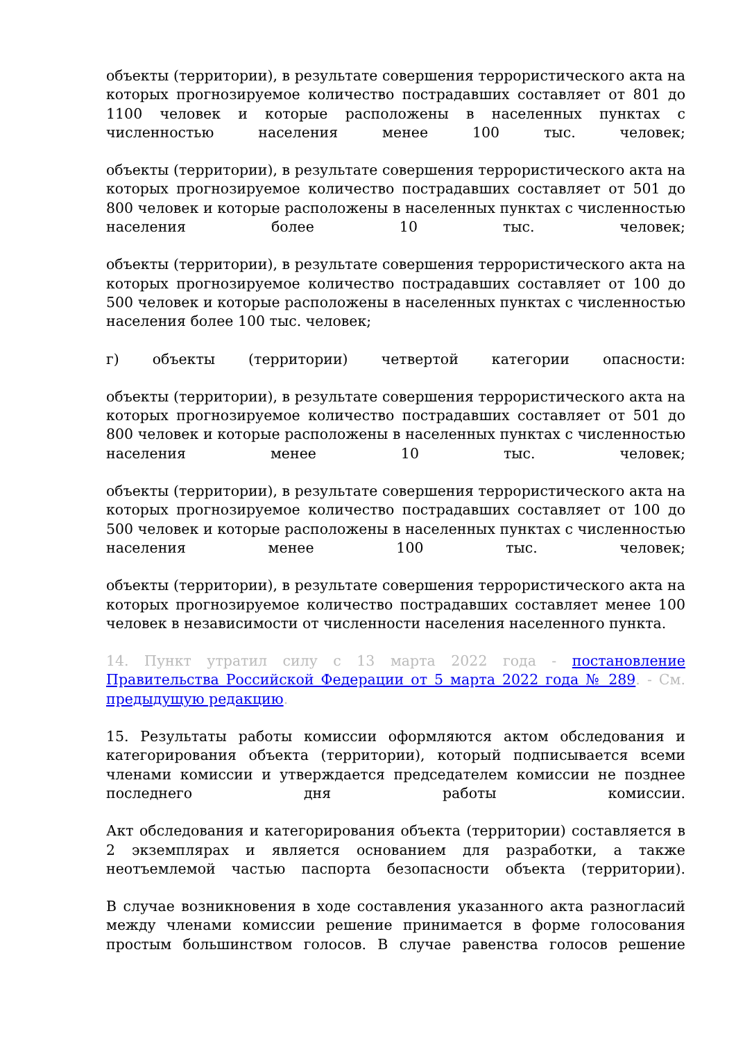объекты (территории), в результате совершения террористического акта на которых прогнозируемое количество пострадавших составляет от 801 до 1100 человек и которые расположены в населенных пунктах с численностью населения менее 100 тыс. человек;
объекты (территории), в результате совершения террористического акта на которых прогнозируемое количество пострадавших составляет от 501 до 800 человек и которые расположены в населенных пунктах с численностью населения более 10 тыс. человек;
объекты (территории), в результате совершения террористического акта на которых прогнозируемое количество пострадавших составляет от 100 до 500 человек и которые расположены в населенных пунктах с численностью населения более 100 тыс. человек;
г) объекты (территории) четвертой категории опасности:
объекты (территории), в результате совершения террористического акта на которых прогнозируемое количество пострадавших составляет от 501 до 800 человек и которые расположены в населенных пунктах с численностью населения менее 10 тыс. человек;
объекты (территории), в результате совершения террористического акта на которых прогнозируемое количество пострадавших составляет от 100 до 500 человек и которые расположены в населенных пунктах с численностью населения менее 100 тыс. человек;
объекты (территории), в результате совершения террористического акта на которых прогнозируемое количество пострадавших составляет менее 100 человек в независимости от численности населения населенного пункта.
14. Пункт утратил силу с 13 марта 2022 года - постановление Правительства Российской Федерации от 5 марта 2022 года № 289. - См. предыдущую редакцию.
15. Результаты работы комиссии оформляются актом обследования и категорирования объекта (территории), который подписывается всеми членами комиссии и утверждается председателем комиссии не позднее последнего дня работы комиссии.
Акт обследования и категорирования объекта (территории) составляется в 2 экземплярах и является основанием для разработки, а также неотъемлемой частью паспорта безопасности объекта (территории).
В случае возникновения в ходе составления указанного акта разногласий между членами комиссии решение принимается в форме голосования простым большинством голосов. В случае равенства голосов решение